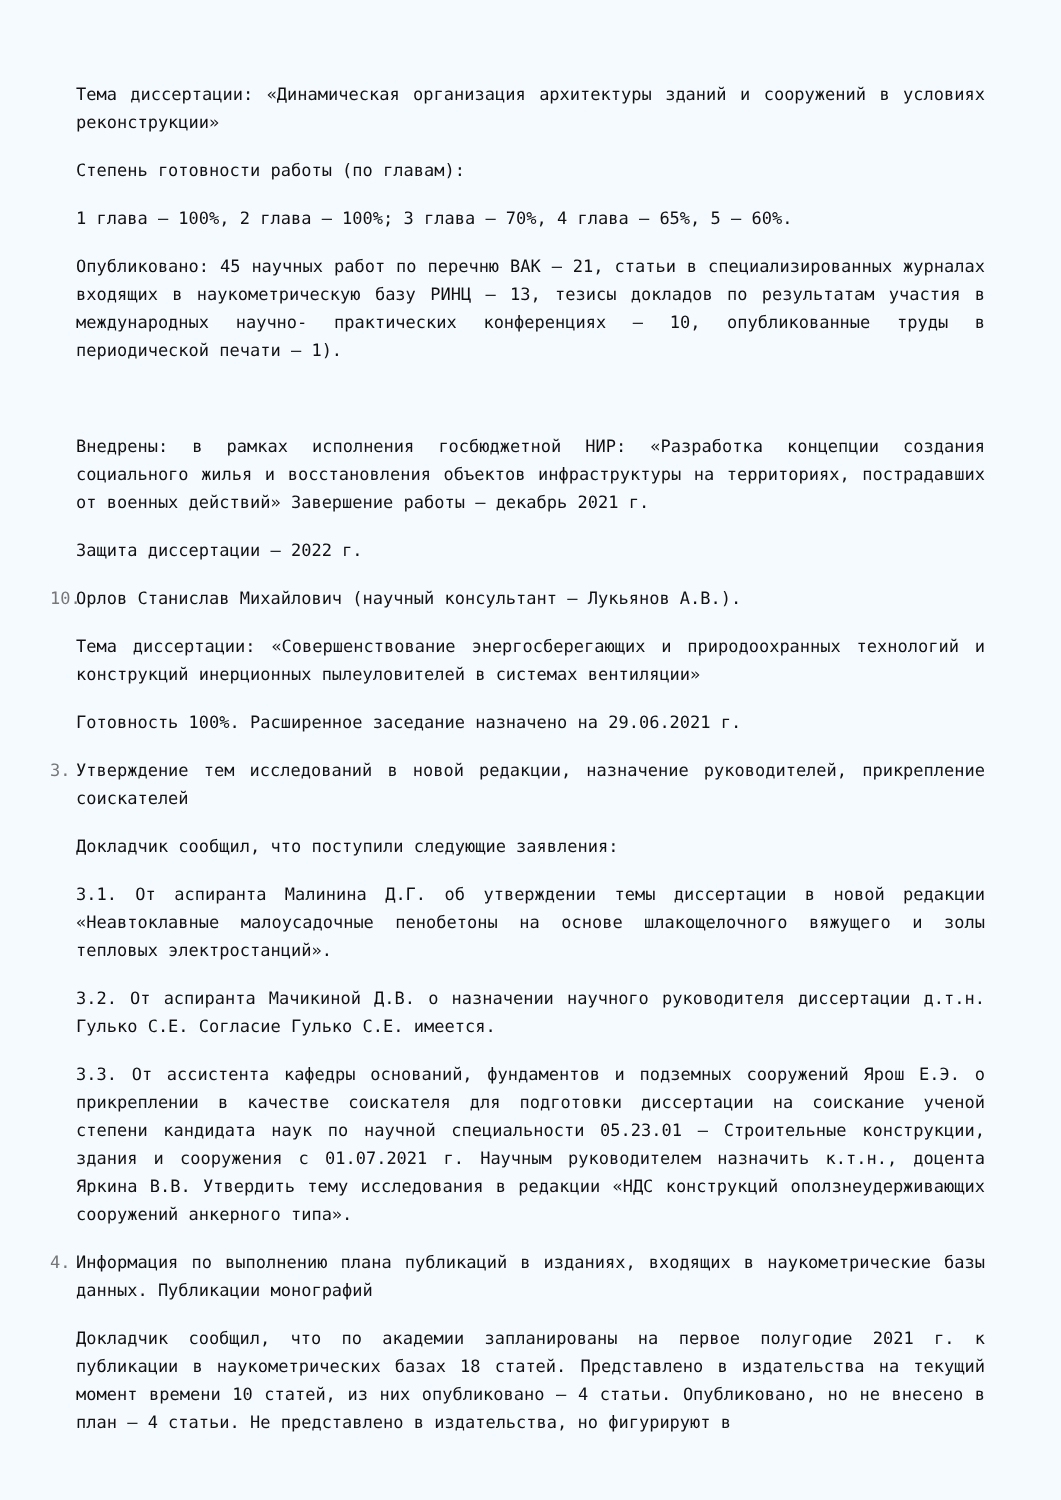Тема диссертации: «Динамическая организация архитектуры зданий и сооружений в условиях реконструкции»
Степень готовности работы (по главам):
1 глава – 100%, 2 глава – 100%; 3 глава – 70%, 4 глава – 65%, 5 – 60%.
Опубликовано: 45 научных работ по перечню ВАК – 21, статьи в специализированных журналах входящих в наукометрическую базу РИНЦ – 13, тезисы докладов по результатам участия в международных научно- практических конференциях – 10, опубликованные труды в периодической печати – 1).
Внедрены: в рамках исполнения госбюджетной НИР: «Разработка концепции создания социального жилья и восстановления объектов инфраструктуры на территориях, пострадавших от военных действий» Завершение работы – декабрь 2021 г.
Защита диссертации – 2022 г.
10.
Орлов Станислав Михайлович (научный консультант – Лукьянов А.В.).
Тема диссертации: «Совершенствование энергосберегающих и природоохранных технологий и конструкций инерционных пылеуловителей в системах вентиляции»
Готовность 100%. Расширенное заседание назначено на 29.06.2021 г.
3.
Утверждение тем исследований в новой редакции, назначение руководителей, прикрепление соискателей
Докладчик сообщил, что поступили следующие заявления:
3.1. От аспиранта Малинина Д.Г. об утверждении темы диссертации в новой редакции «Неавтоклавные малоусадочные пенобетоны на основе шлакощелочного вяжущего и золы тепловых электростанций».
3.2. От аспиранта Мачикиной Д.В. о назначении научного руководителя диссертации д.т.н. Гулько С.Е. Согласие Гулько С.Е. имеется.
3.3. От ассистента кафедры оснований, фундаментов и подземных сооружений Ярош Е.Э. о прикреплении в качестве соискателя для подготовки диссертации на соискание ученой степени кандидата наук по научной специальности 05.23.01 – Строительные конструкции, здания и сооружения с 01.07.2021 г. Научным руководителем назначить к.т.н., доцента Яркина В.В. Утвердить тему исследования в редакции «НДС конструкций оползнеудерживающих сооружений анкерного типа».
4.
Информация по выполнению плана публикаций в изданиях, входящих в наукометрические базы данных. Публикации монографий
Докладчик сообщил, что по академии запланированы на первое полугодие 2021 г. к публикации в наукометрических базах 18 статей. Представлено в издательства на текущий момент времени 10 статей, из них опубликовано – 4 статьи. Опубликовано, но не внесено в план – 4 статьи. Не представлено в издательства, но фигурируют в